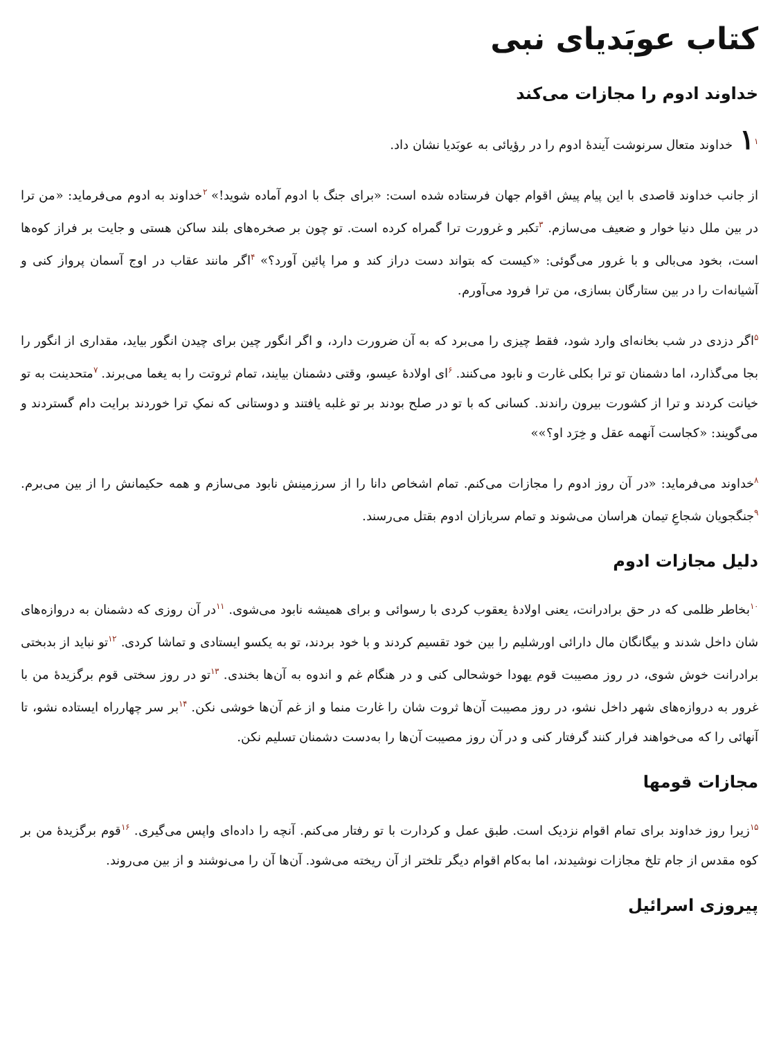کتاب عوبَدیای نبی
خداوند ادوم را مجازات می‌کند
۱<sup>۱</sup>خداوند متعال سرنوشت آیندهٔ ادوم را در رؤیائی به عوبَدیا نشان داد.
از جانب خداوند قاصدی با این پیام پیش اقوام جهان فرستاده شده است: «برای جنگ با ادوم آماده شوید!» <sup>۲</sup>خداوند به ادوم می‌فرماید: «من ترا در بین ملل دنیا خوار و ضعیف می‌سازم. <sup>۳</sup>تکبر و غرورت ترا گمراه کرده است. تو چون بر صخره‌های بلند ساکن هستی و جایت بر فراز کوه‌ها است، بخود می‌بالی و با غرور می‌گوئی: «کیست که بتواند دست دراز کند و مرا پائین آورد؟» <sup>۴</sup>اگر مانند عقاب در اوج آسمان پرواز کنی و آشیانه‌ات را در بین ستارگان بسازی، من ترا فرود می‌آورم.
<sup>۵</sup> اگر دزدی در شب بخانه‌ای وارد شود، فقط چیزی را می‌برد که به آن ضرورت دارد، و اگر انگور چین برای چیدن انگور بیاید، مقداری از انگور را بجا می‌گذارد، اما دشمنان تو ترا بکلی غارت و نابود می‌کنند. <sup>۶</sup>ای اولادهٔ عیسو، وقتی دشمنان بیایند، تمام ثروتت را به یغما می‌برند. <sup>۷</sup>متحدینت به تو خیانت کردند و ترا از کشورت بیرون راندند. کسانی که با تو در صلح بودند بر تو غلبه یافتند و دوستانی که نمکِ ترا خوردند برایت دام گستردند و می‌گویند: «کجاست آنهمه عقل و خِرَد او؟»»
<sup>۸</sup> خداوند می‌فرماید: «در آن روز ادوم را مجازات می‌کنم. تمام اشخاص دانا را از سرزمینش نابود می‌سازم و همه حکیمانش را از بین می‌برم. <sup>۹</sup>جنگجویان شجاعِ تیمان هراسان می‌شوند و تمام سربازان ادوم بقتل می‌رسند.
دلیل مجازات ادوم
<sup>۱۰</sup> بخاطر ظلمی که در حق برادرانت، یعنی اولادهٔ یعقوب کردی با رسوائی و برای همیشه نابود می‌شوی. <sup>۱۱</sup>در آن روزی که دشمنان به دروازه‌های شان داخل شدند و بیگانگان مال دارائی اورشلیم را بین خود تقسیم کردند و با خود بردند، تو به یکسو ایستادی و تماشا کردی. <sup>۱۲</sup>تو نباید از بدبختی برادرانت خوش شوی، در روز مصیبت قوم یهودا خوشحالی کنی و در هنگام غم و اندوه به آن‌ها بخندی. <sup>۱۳</sup>تو در روز سختی قوم برگزیدهٔ من با غرور به دروازه‌های شهر داخل نشو، در روز مصیبت آن‌ها ثروت شان را غارت منما و از غم آن‌ها خوشی نکن. <sup>۱۴</sup>بر سر چهارراه ایستاده نشو، تا آنهائی را که می‌خواهند فرار کنند گرفتار کنی و در آن روز مصیبت آن‌ها را به‌دست دشمنان تسلیم نکن.
مجازات قومها
<sup>۱۵</sup> زیرا روز خداوند برای تمام اقوام نزدیک است. طبق عمل و کردارت با تو رفتار می‌کنم. آنچه را داده‌ای واپس می‌گیری. <sup>۱۶</sup>قوم برگزیدهٔ من بر کوه مقدس از جام تلخ مجازات نوشیدند، اما به‌کام اقوام دیگر تلختر از آن ریخته می‌شود. آن‌ها آن را می‌نوشند و از بین می‌روند.
پیروزی اسرائیل